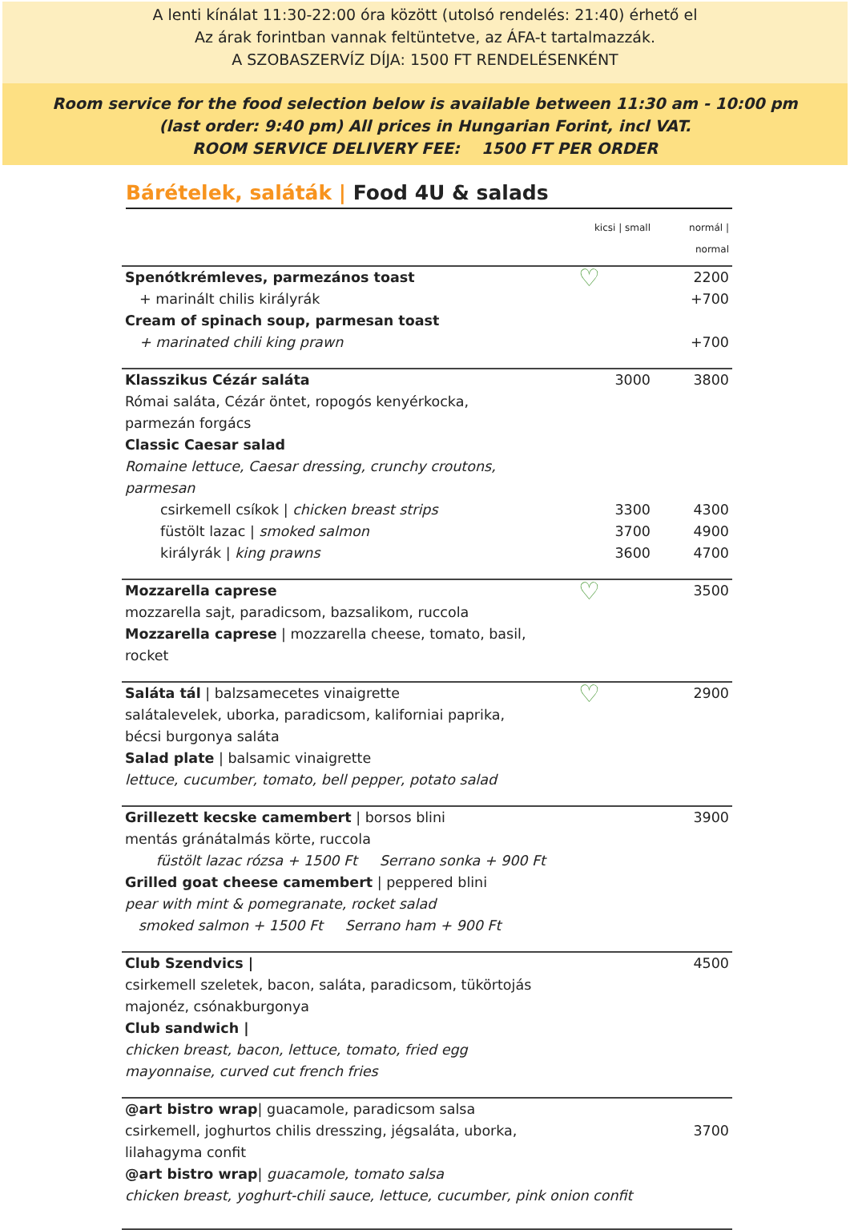A lenti kínálat 11:30-22:00 óra között (utolsó rendelés: 21:40) érhető el
Az árak forintban vannak feltüntetve, az ÁFA-t tartalmazzák.
A SZOBASZERVÍZ DÍJA: 1500 FT RENDELÉSENKÉNT
Room service for the food selection below is available between 11:30 am - 10:00 pm
(last order: 9:40 pm) All prices in Hungarian Forint, incl VAT.
ROOM SERVICE DELIVERY FEE: 1500 FT PER ORDER
Bárételek, saláták | Food 4U & salads
| | kicsi / small | normál / normal |
| Spenótkrémleves, parmezános toast | ♡ | 2200 |
| + marinált chilis királyrák | | +700 |
| Cream of spinach soup, parmesan toast | | |
| + marinated chili king prawn | | +700 |
| Klasszikus Cézár saláta Római saláta, Cézár öntet, ropogós kenyérkocka, parmezán forgács Classic Caesar salad Romaine lettuce, Caesar dressing, crunchy croutons, parmesan | 3000 | 3800 |
| csirkemell csíkok / chicken breast strips | 3300 | 4300 |
| füstölt lazac / smoked salmon | 3700 | 4900 |
| királyrák / king prawns | 3600 | 4700 |
| Mozzarella caprese mozzarella sajt, paradicsom, bazsalikom, ruccola Mozzarella caprese / mozzarella cheese, tomato, basil, rocket | ♡ | 3500 |
| Saláta tál / balzsamecetes vinaigrette salátalevelek, uborka, paradicsom, kaliforniai paprika, bécsi burgonya saláta Salad plate / balsamic vinaigrette lettuce, cucumber, tomato, bell pepper, potato salad | ♡ | 2900 |
| Grillezett kecske camembert / borsos blini mentás gránátalmás körte, ruccola füstölt lazac rózsa + 1500 Ft Serrano sonka + 900 Ft Grilled goat cheese camembert / peppered blini pear with mint & pomegranate, rocket salad smoked salmon + 1500 Ft Serrano ham + 900 Ft | | 3900 |
| Club Szendvics / csirkemell szeletek, bacon, saláta, paradicsom, tükörtojás majonéz, csónakburgonya Club sandwich / chicken breast, bacon, lettuce, tomato, fried egg mayonnaise, curved cut french fries | | 4500 |
| @art bistro wrap / guacamole, paradicsom salsa csirkemell, joghurtos chilis dresszing, jégsaláta, uborka, lilahagyma confit @art bistro wrap / guacamole, tomato salsa chicken breast, yoghurt-chili sauce, lettuce, cucumber, pink onion confit | | 3700 |